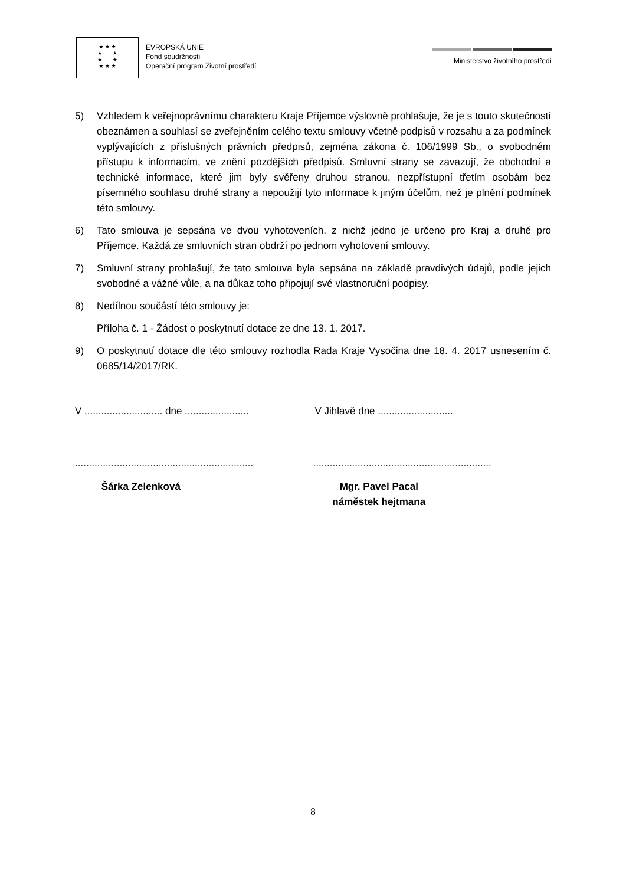★ ★ ★
★ ★
★ ★
★ ★ ★
EVROPSKÁ UNIE
Fond soudržnosti
Operační program Životní prostředí
Ministerstvo životního prostředí
5) Vzhledem k veřejnoprávnímu charakteru Kraje Příjemce výslovně prohlašuje, že je s touto skutečností obeznámen a souhlasí se zveřejněním celého textu smlouvy včetně podpisů v rozsahu a za podmínek vyplývajících z příslušných právních předpisů, zejména zákona č. 106/1999 Sb., o svobodném přístupu k informacím, ve znění pozdějších předpisů. Smluvní strany se zavazují, že obchodní a technické informace, které jim byly svěřeny druhou stranou, nezpřístupní třetím osobám bez písemného souhlasu druhé strany a nepoužijí tyto informace k jiným účelům, než je plnění podmínek této smlouvy.
6) Tato smlouva je sepsána ve dvou vyhotoveních, z nichž jedno je určeno pro Kraj a druhé pro Příjemce. Každá ze smluvních stran obdrží po jednom vyhotovení smlouvy.
7) Smluvní strany prohlašují, že tato smlouva byla sepsána na základě pravdivých údajů, podle jejich svobodné a vážné vůle, a na důkaz toho připojují své vlastnoruční podpisy.
8) Nedílnou součástí této smlouvy je:
Příloha č. 1 - Žádost o poskytnutí dotace ze dne 13. 1. 2017.
9) O poskytnutí dotace dle této smlouvy rozhodla Rada Kraje Vysočina dne 18. 4. 2017 usnesením č. 0685/14/2017/RK.
V ............................ dne .......................
V Jihlavě dne ...........................
................................................................
................................................................
Šárka Zelenková Mgr. Pavel Pacal
náměstek hejtmana
8